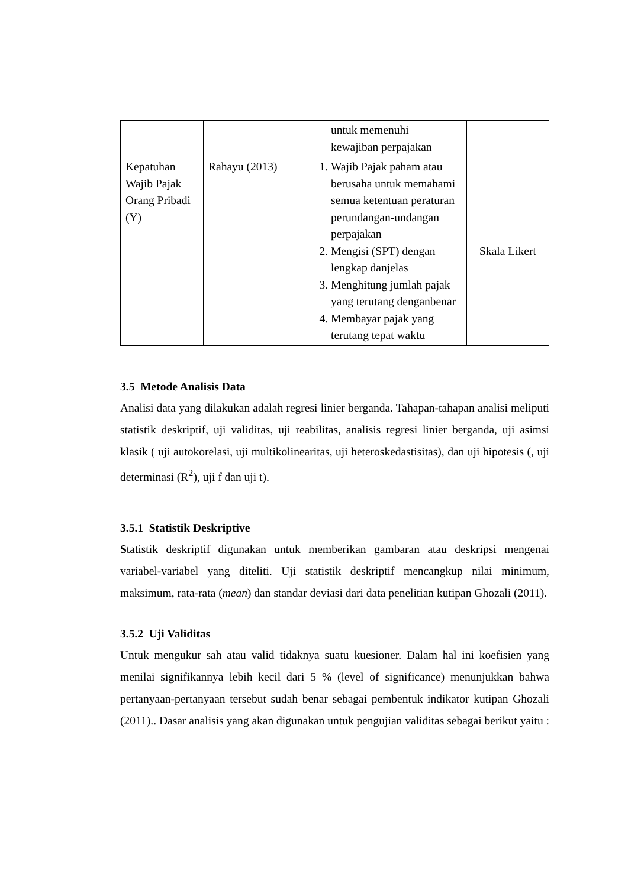| | | untuk memenuhi kewajiban perpajakan | |
| Kepatuhan Wajib Pajak Orang Pribadi (Y) | Rahayu (2013) | 1. Wajib Pajak paham atau berusaha untuk memahami semua ketentuan peraturan perundangan-undangan perpajakan 2. Mengisi (SPT) dengan lengkap danjelas 3. Menghitung jumlah pajak yang terutang denganbenar 4. Membayar pajak yang terutang tepat waktu | Skala Likert |
3.5 Metode Analisis Data
Analisi data yang dilakukan adalah regresi linier berganda. Tahapan-tahapan analisi meliputi statistik deskriptif, uji validitas, uji reabilitas, analisis regresi linier berganda, uji asimsi klasik ( uji autokorelasi, uji multikolinearitas, uji heteroskedastisitas), dan uji hipotesis (, uji determinasi (R<sup>2</sup>), uji f dan uji t).
3.5.1 Statistik Deskriptive
Statistik deskriptif digunakan untuk memberikan gambaran atau deskripsi mengenai variabel-variabel yang diteliti. Uji statistik deskriptif mencangkup nilai minimum, maksimum, rata-rata (mean) dan standar deviasi dari data penelitian kutipan Ghozali (2011).
3.5.2 Uji Validitas
Untuk mengukur sah atau valid tidaknya suatu kuesioner. Dalam hal ini koefisien yang menilai signifikannya lebih kecil dari 5 % (level of significance) menunjukkan bahwa pertanyaan-pertanyaan tersebut sudah benar sebagai pembentuk indikator kutipan Ghozali (2011).. Dasar analisis yang akan digunakan untuk pengujian validitas sebagai berikut yaitu :